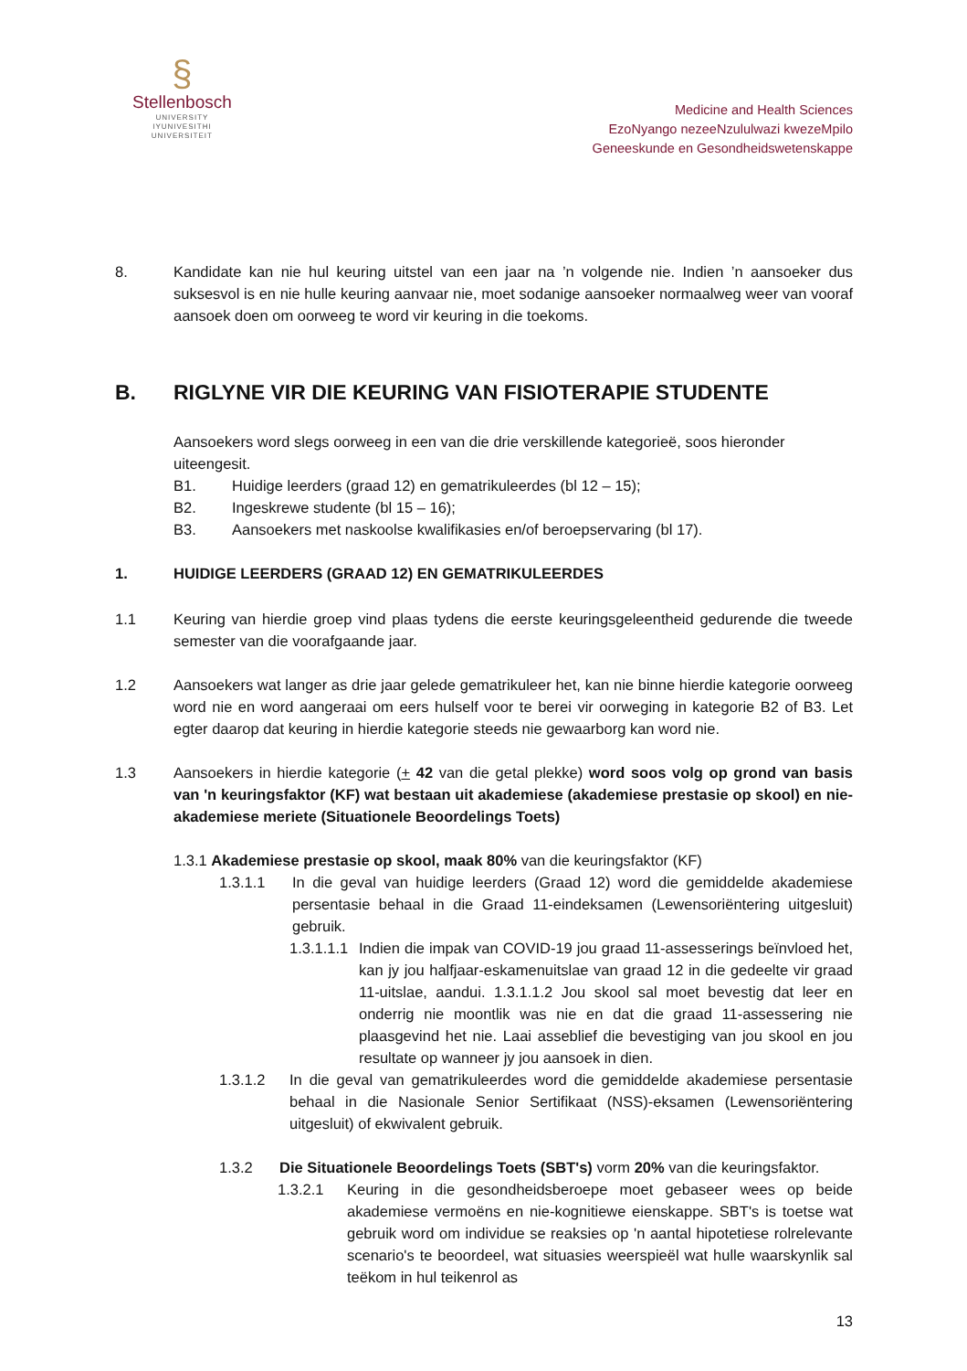§
Stellenbosch
UNIVERSITY
IYUNIVESITHI
UNIVERSITEIT
Medicine and Health Sciences
EzoNyango nezeeNzululwazi kwezeMpilo
Geneeskunde en Gesondheidswetenskappe
8. Kandidate kan nie hul keuring uitstel van een jaar na ’n volgende nie. Indien ’n aansoeker dus suksesvol is en nie hulle keuring aanvaar nie, moet sodanige aansoeker normaalweg weer van vooraf aansoek doen om oorweeg te word vir keuring in die toekoms.
B. RIGLYNE VIR DIE KEURING VAN FISIOTERAPIE STUDENTE
Aansoekers word slegs oorweeg in een van die drie verskillende kategorieë, soos hieronder uiteengesit.
B1.
Huidige leerders (graad 12) en gematrikuleerdes (bl 12 – 15);
B2.
Ingeskrewe studente (bl 15 – 16);
B3.
Aansoekers met naskoolse kwalifikasies en/of beroepservaring (bl 17).
1. HUIDIGE LEERDERS (GRAAD 12) EN GEMATRIKULEERDES
1.1 Keuring van hierdie groep vind plaas tydens die eerste keuringsgeleentheid gedurende die tweede semester van die voorafgaande jaar.
1.2 Aansoekers wat langer as drie jaar gelede gematrikuleer het, kan nie binne hierdie kategorie oorweeg word nie en word aangeraai om eers hulself voor te berei vir oorweging in kategorie B2 of B3. Let egter daarop dat keuring in hierdie kategorie steeds nie gewaarborg kan word nie.
1.3 Aansoekers in hierdie kategorie (+ 42 van die getal plekke) word soos volg op grond van basis van 'n keuringsfaktor (KF) wat bestaan uit akademiese (akademiese prestasie op skool) en nie-akademiese meriete (Situationele Beoordelings Toets)
1.3.1 Akademiese prestasie op skool, maak 80% van die keuringsfaktor (KF)
1.3.1.1 In die geval van huidige leerders (Graad 12) word die gemiddelde akademiese persentasie behaal in die Graad 11-eindeksamen (Lewensoriëntering uitgesluit) gebruik.
1.3.1.1.1
Indien die impak van COVID-19 jou graad 11-assesserings beïnvloed het, kan jy jou halfjaar-eskamenuitslae van graad 12 in die gedeelte vir graad 11-uitslae, aandui. 1.3.1.1.2 Jou skool sal moet bevestig dat leer en onderrig nie moontlik was nie en dat die graad 11-assessering nie plaasgevind het nie. Laai asseblief die bevestiging van jou skool en jou resultate op wanneer jy jou aansoek in dien.
1.3.1.2 In die geval van gematrikuleerdes word die gemiddelde akademiese persentasie behaal in die Nasionale Senior Sertifikaat (NSS)-eksamen (Lewensoriëntering uitgesluit) of ekwivalent gebruik.
1.3.2 Die Situationele Beoordelings Toets (SBT's) vorm 20% van die keuringsfaktor.
1.3.2.1 Keuring in die gesondheidsberoepe moet gebaseer wees op beide akademiese vermoëns en nie-kognitiewe eienskappe. SBT's is toetse wat gebruik word om individue se reaksies op 'n aantal hipotetiese rolrelevante scenario's te beoordeel, wat situasies weerspieël wat hulle waarskynlik sal teëkom in hul teikenrol as
13